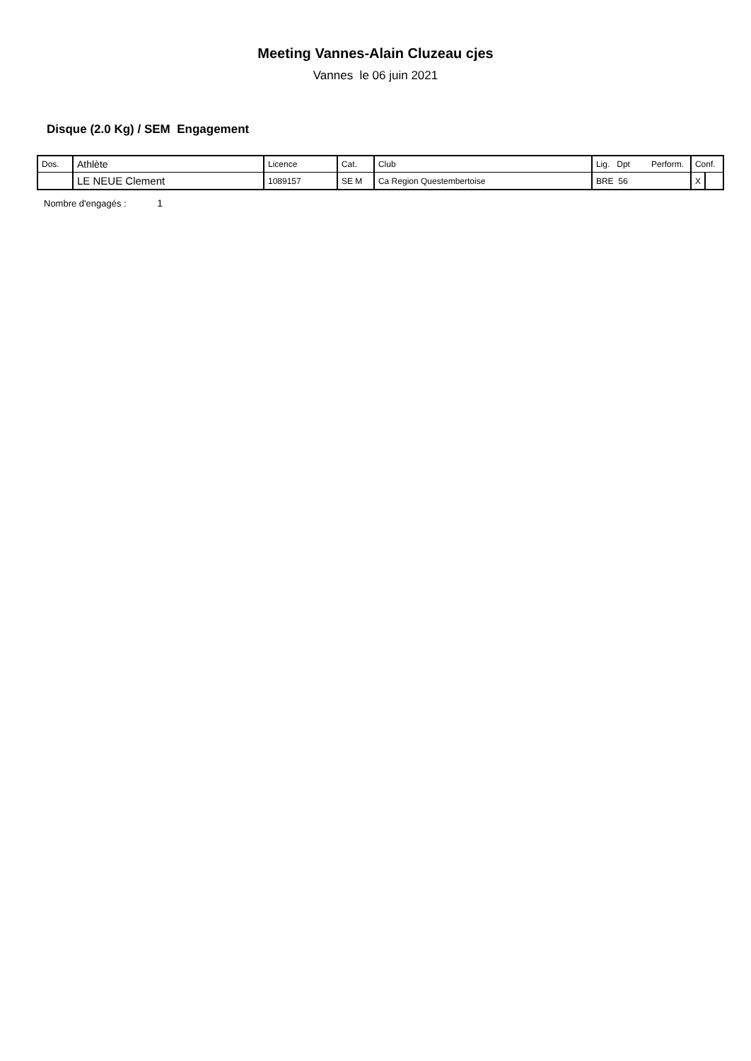Meeting Vannes-Alain Cluzeau cjes
Vannes le 06 juin 2021
Disque (2.0 Kg) / SEM Engagement
| Dos. | Athlète | Licence | Cat. | Club | Lig. Dpt Perform. | Conf. | |
| | LE NEUE Clement | 1089157 | SE M | Ca Region Questembertoise | BRE 56 | X | |
Nombre d'engagés : 1